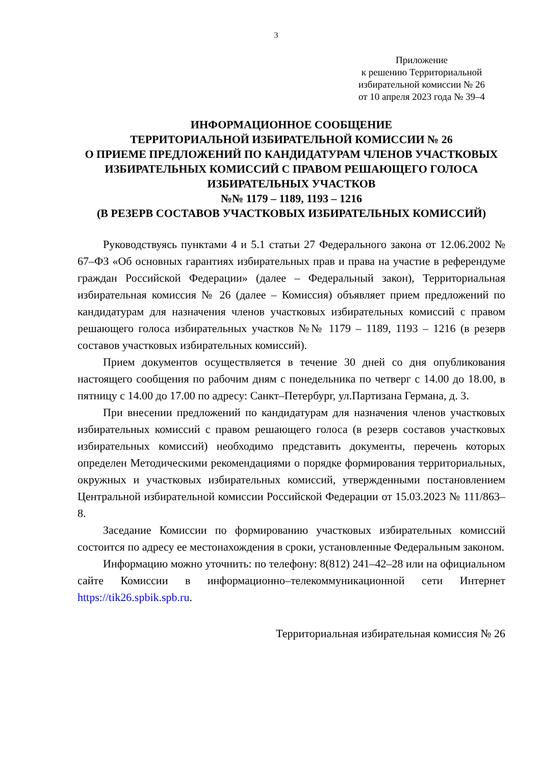3
Приложение
к решению Территориальной
избирательной комиссии № 26
от 10 апреля 2023 года № 39–4
ИНФОРМАЦИОННОЕ СООБЩЕНИЕ
ТЕРРИТОРИАЛЬНОЙ ИЗБИРАТЕЛЬНОЙ КОМИССИИ № 26
О ПРИЕМЕ ПРЕДЛОЖЕНИЙ ПО КАНДИДАТУРАМ ЧЛЕНОВ УЧАСТКОВЫХ ИЗБИРАТЕЛЬНЫХ КОМИССИЙ С ПРАВОМ РЕШАЮЩЕГО ГОЛОСА ИЗБИРАТЕЛЬНЫХ УЧАСТКОВ
№№ 1179 – 1189, 1193 – 1216
(В РЕЗЕРВ СОСТАВОВ УЧАСТКОВЫХ ИЗБИРАТЕЛЬНЫХ КОМИССИЙ)
Руководствуясь пунктами 4 и 5.1 статьи 27 Федерального закона от 12.06.2002 № 67–ФЗ «Об основных гарантиях избирательных прав и права на участие в референдуме граждан Российской Федерации» (далее – Федеральный закон), Территориальная избирательная комиссия № 26 (далее – Комиссия) объявляет прием предложений по кандидатурам для назначения членов участковых избирательных комиссий с правом решающего голоса избирательных участков №№ 1179 – 1189, 1193 – 1216 (в резерв составов участковых избирательных комиссий).
Прием документов осуществляется в течение 30 дней со дня опубликования настоящего сообщения по рабочим дням с понедельника по четверг с 14.00 до 18.00, в пятницу с 14.00 до 17.00 по адресу: Санкт–Петербург, ул.Партизана Германа, д. 3.
При внесении предложений по кандидатурам для назначения членов участковых избирательных комиссий с правом решающего голоса (в резерв составов участковых избирательных комиссий) необходимо представить документы, перечень которых определен Методическими рекомендациями о порядке формирования территориальных, окружных и участковых избирательных комиссий, утвержденными постановлением Центральной избирательной комиссии Российской Федерации от 15.03.2023 № 111/863–8.
Заседание Комиссии по формированию участковых избирательных комиссий состоится по адресу ее местонахождения в сроки, установленные Федеральным законом.
Информацию можно уточнить: по телефону: 8(812) 241–42–28 или на официальном сайте Комиссии в информационно–телекоммуникационной сети Интернет https://tik26.spbik.spb.ru.
Территориальная избирательная комиссия № 26